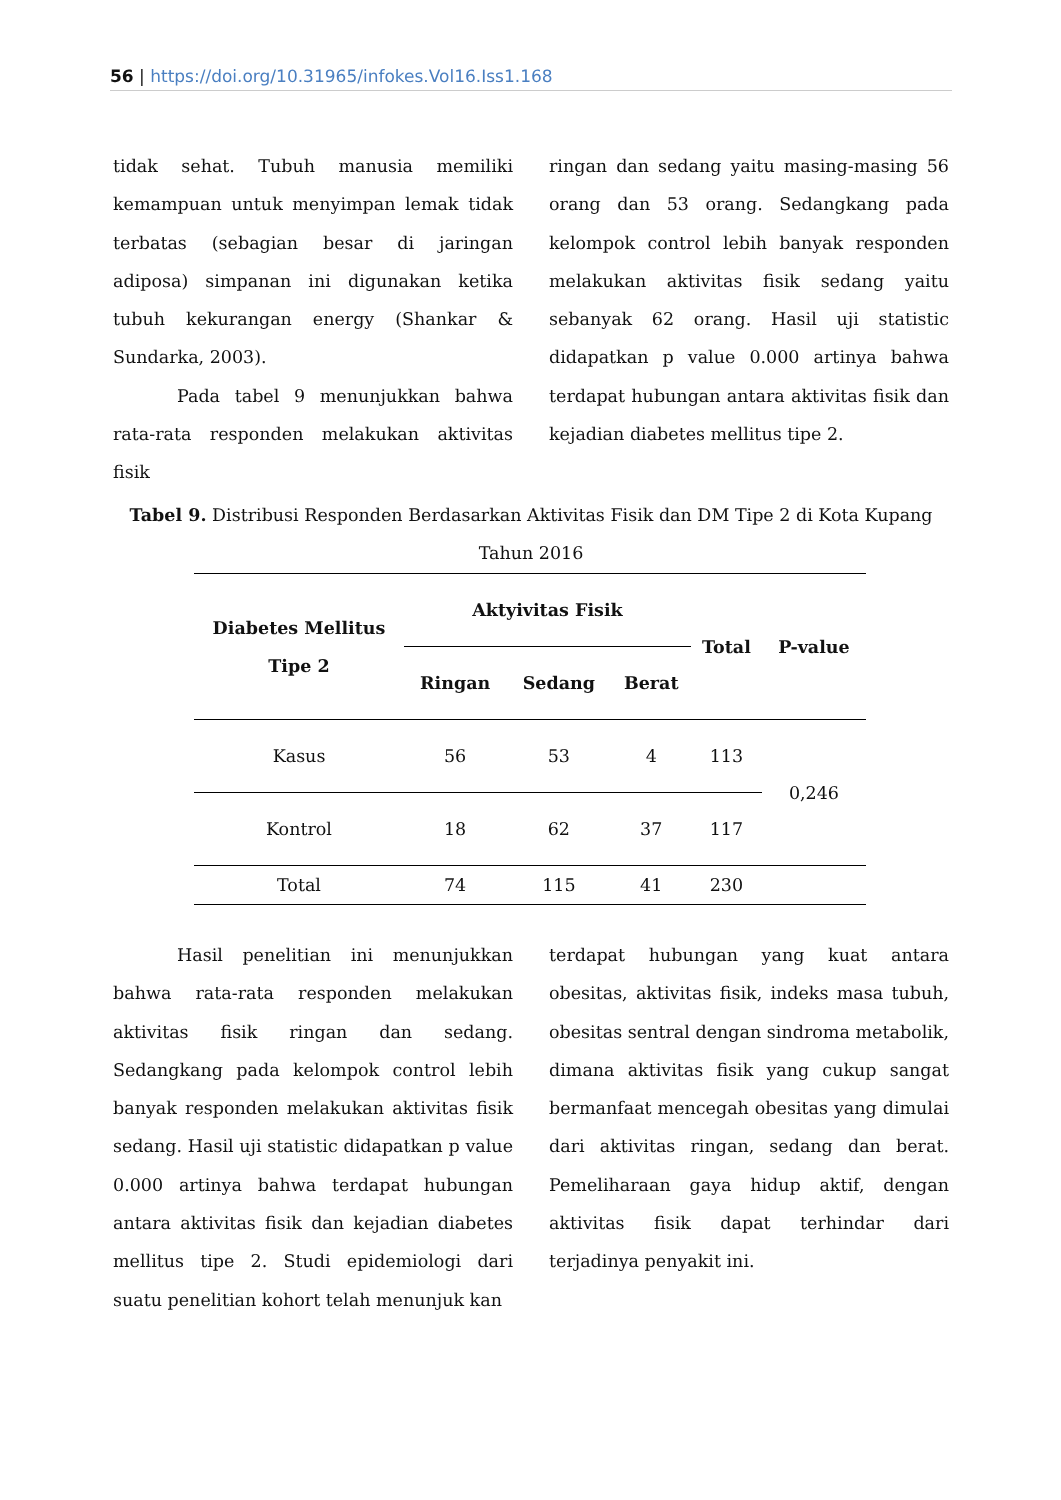56 | https://doi.org/10.31965/infokes.Vol16.Iss1.168
tidak sehat. Tubuh manusia memiliki kemampuan untuk menyimpan lemak tidak terbatas (sebagian besar di jaringan adiposa) simpanan ini digunakan ketika tubuh kekurangan energy (Shankar & Sundarka, 2003).
Pada tabel 9 menunjukkan bahwa rata-rata responden melakukan aktivitas fisik
ringan dan sedang yaitu masing-masing 56 orang dan 53 orang. Sedangkang pada kelompok control lebih banyak responden melakukan aktivitas fisik sedang yaitu sebanyak 62 orang. Hasil uji statistic didapatkan p value 0.000 artinya bahwa terdapat hubungan antara aktivitas fisik dan kejadian diabetes mellitus tipe 2.
Tabel 9. Distribusi Responden Berdasarkan Aktivitas Fisik dan DM Tipe 2 di Kota Kupang Tahun 2016
| Diabetes Mellitus Tipe 2 | Aktyivitas Fisik | | | Total | P-value |
| --- | --- | --- | --- | --- | --- |
| | Ringan | Sedang | Berat | | |
| Kasus | 56 | 53 | 4 | 113 | 0,246 |
| Kontrol | 18 | 62 | 37 | 117 | |
| Total | 74 | 115 | 41 | 230 | |
Hasil penelitian ini menunjukkan bahwa rata-rata responden melakukan aktivitas fisik ringan dan sedang. Sedangkang pada kelompok control lebih banyak responden melakukan aktivitas fisik sedang. Hasil uji statistic didapatkan p value 0.000 artinya bahwa terdapat hubungan antara aktivitas fisik dan kejadian diabetes mellitus tipe 2. Studi epidemiologi dari suatu penelitian kohort telah menunjuk kan
terdapat hubungan yang kuat antara obesitas, aktivitas fisik, indeks masa tubuh, obesitas sentral dengan sindroma metabolik, dimana aktivitas fisik yang cukup sangat bermanfaat mencegah obesitas yang dimulai dari aktivitas ringan, sedang dan berat. Pemeliharaan gaya hidup aktif, dengan aktivitas fisik dapat terhindar dari terjadinya penyakit ini.